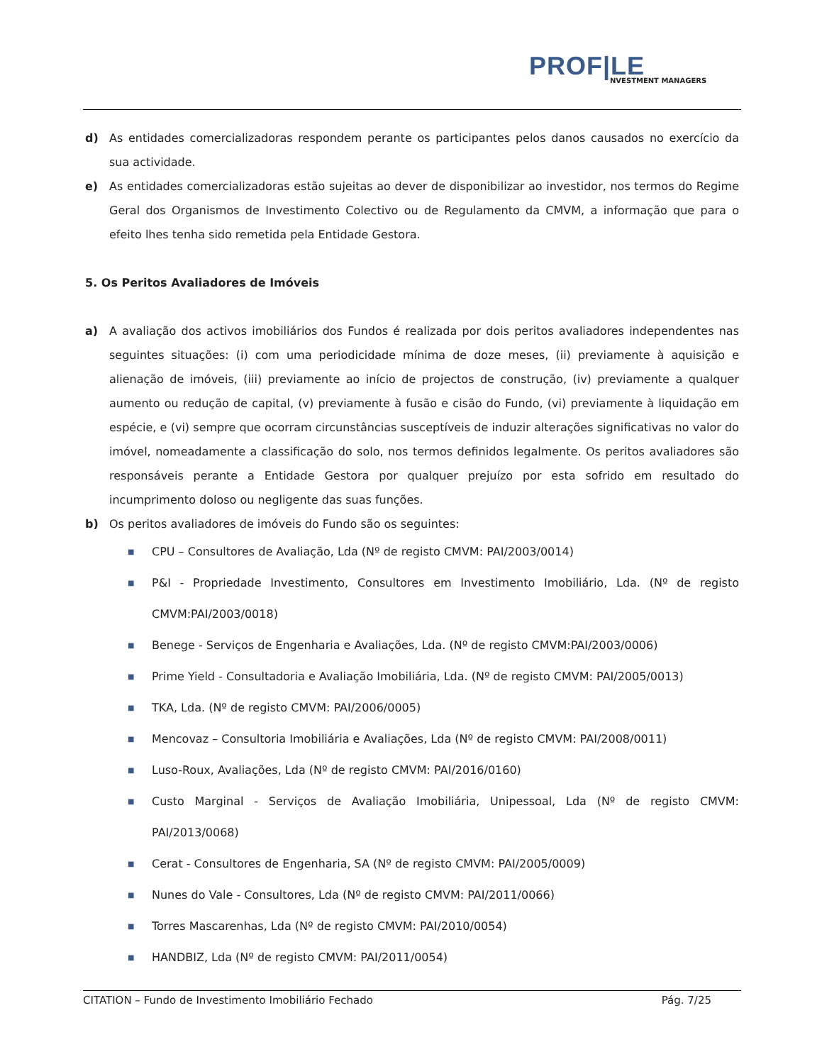PROF|LE
NVESTMENT MANAGERS
d) As entidades comercializadoras respondem perante os participantes pelos danos causados no exercício da sua actividade.
e) As entidades comercializadoras estão sujeitas ao dever de disponibilizar ao investidor, nos termos do Regime Geral dos Organismos de Investimento Colectivo ou de Regulamento da CMVM, a informação que para o efeito lhes tenha sido remetida pela Entidade Gestora.
5. Os Peritos Avaliadores de Imóveis
a) A avaliação dos activos imobiliários dos Fundos é realizada por dois peritos avaliadores independentes nas seguintes situações: (i) com uma periodicidade mínima de doze meses, (ii) previamente à aquisição e alienação de imóveis, (iii) previamente ao início de projectos de construção, (iv) previamente a qualquer aumento ou redução de capital, (v) previamente à fusão e cisão do Fundo, (vi) previamente à liquidação em espécie, e (vi) sempre que ocorram circunstâncias susceptíveis de induzir alterações significativas no valor do imóvel, nomeadamente a classificação do solo, nos termos definidos legalmente. Os peritos avaliadores são responsáveis perante a Entidade Gestora por qualquer prejuízo por esta sofrido em resultado do incumprimento doloso ou negligente das suas funções.
b) Os peritos avaliadores de imóveis do Fundo são os seguintes:
■ CPU – Consultores de Avaliação, Lda (Nº de registo CMVM: PAI/2003/0014)
■ P&I - Propriedade Investimento, Consultores em Investimento Imobiliário, Lda. (Nº de registo CMVM:PAI/2003/0018)
■ Benege - Serviços de Engenharia e Avaliações, Lda. (Nº de registo CMVM:PAI/2003/0006)
■ Prime Yield - Consultadoria e Avaliação Imobiliária, Lda. (Nº de registo CMVM: PAI/2005/0013)
■ TKA, Lda. (Nº de registo CMVM: PAI/2006/0005)
■ Mencovaz – Consultoria Imobiliária e Avaliações, Lda (Nº de registo CMVM: PAI/2008/0011)
■ Luso-Roux, Avaliações, Lda (Nº de registo CMVM: PAI/2016/0160)
■ Custo Marginal - Serviços de Avaliação Imobiliária, Unipessoal, Lda (Nº de registo CMVM: PAI/2013/0068)
■ Cerat - Consultores de Engenharia, SA (Nº de registo CMVM: PAI/2005/0009)
■ Nunes do Vale - Consultores, Lda (Nº de registo CMVM: PAI/2011/0066)
■ Torres Mascarenhas, Lda (Nº de registo CMVM: PAI/2010/0054)
■ HANDBIZ, Lda (Nº de registo CMVM: PAI/2011/0054)
CITATION – Fundo de Investimento Imobiliário Fechado Pág. 7/25